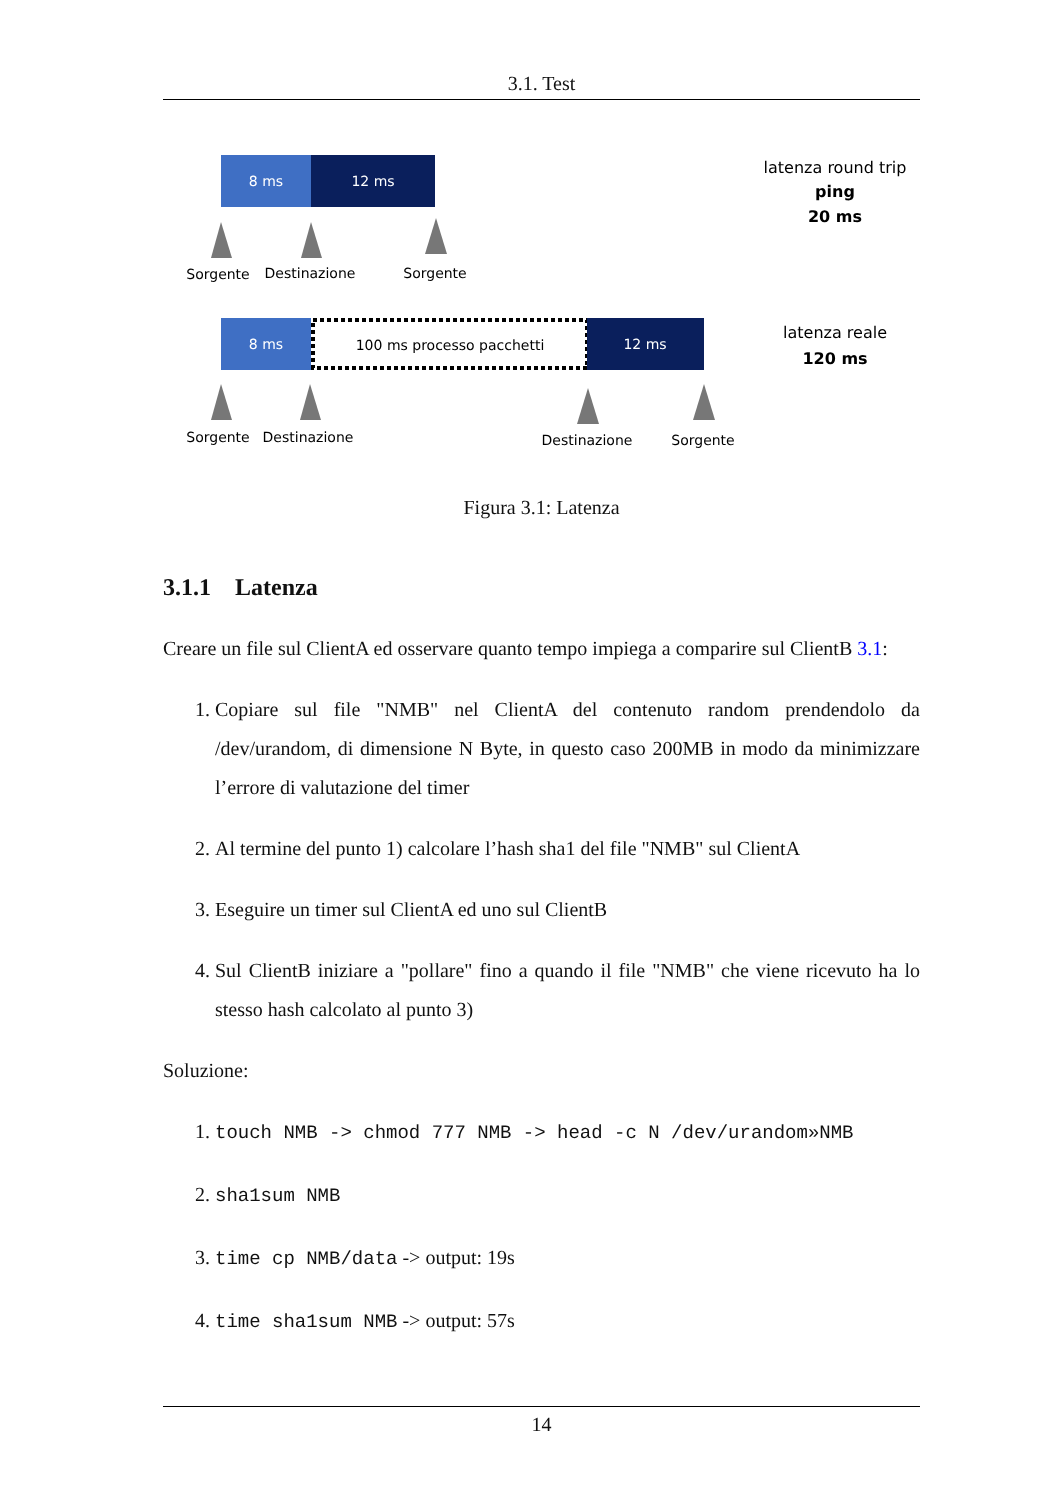3.1. Test
8 ms
12 ms
Sorgente
Destinazione
Sorgente
latenza round trip
ping
20 ms
8 ms
100 ms processo pacchetti
12 ms
Sorgente
Destinazione
Destinazione
Sorgente
latenza reale
120 ms
Figura 3.1: Latenza
3.1.1 Latenza
Creare un file sul ClientA ed osservare quanto tempo impiega a comparire sul ClientB 3.1:
1. Copiare sul file "NMB" nel ClientA del contenuto random prendendolo da /dev/urandom, di dimensione N Byte, in questo caso 200MB in modo da minimizzare l’errore di valutazione del timer
2. Al termine del punto 1) calcolare l’hash sha1 del file "NMB" sul ClientA
3. Eseguire un timer sul ClientA ed uno sul ClientB
4. Sul ClientB iniziare a "pollare" fino a quando il file "NMB" che viene ricevuto ha lo stesso hash calcolato al punto 3)
Soluzione:
1. touch NMB -> chmod 777 NMB -> head -c N /dev/urandom»NMB
2. sha1sum NMB
3. time cp NMB/data -> output: 19s
4. time sha1sum NMB -> output: 57s
14